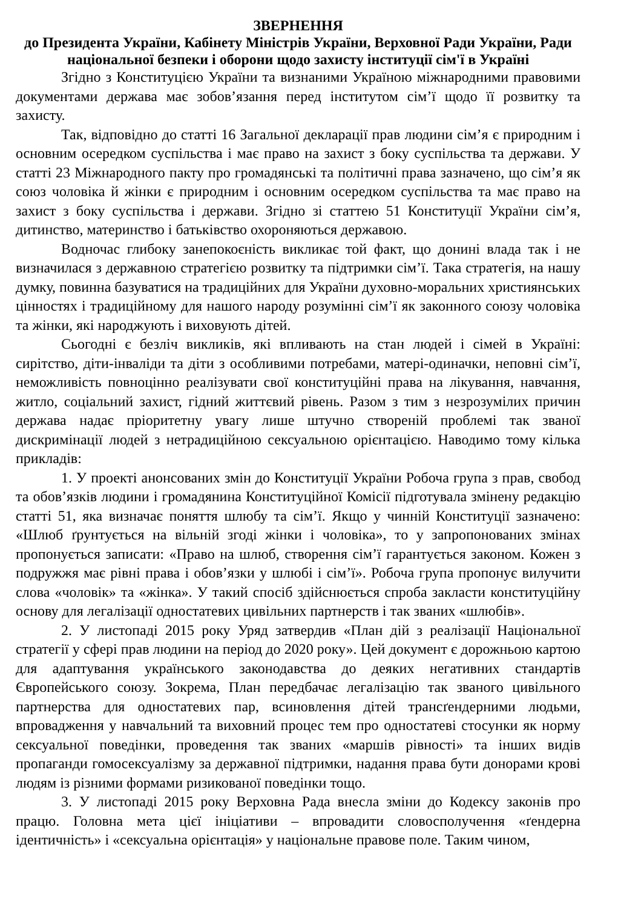ЗВЕРНЕННЯ
до Президента України, Кабінету Міністрів України, Верховної Ради України, Ради національної безпеки і оборони щодо захисту інституції сім'ї в Україні
Згідно з Конституцією України та визнаними Україною міжнародними правовими документами держава має зобов’язання перед інститутом сім’ї щодо її розвитку та захисту.
Так, відповідно до статті 16 Загальної декларації прав людини сім’я є природним і основним осередком суспільства і має право на захист з боку суспільства та держави. У статті 23 Міжнародного пакту про громадянські та політичні права зазначено, що сім’я як союз чоловіка й жінки є природним і основним осередком суспільства та має право на захист з боку суспільства і держави. Згідно зі статтею 51 Конституції України сім’я, дитинство, материнство і батьківство охороняються державою.
Водночас глибоку занепокоєність викликає той факт, що донині влада так і не визначилася з державною стратегією розвитку та підтримки сім’ї. Така стратегія, на нашу думку, повинна базуватися на традиційних для України духовно-моральних християнських цінностях і традиційному для нашого народу розумінні сім’ї як законного союзу чоловіка та жінки, які народжують і виховують дітей.
Сьогодні є безліч викликів, які впливають на стан людей і сімей в Україні: сирітство, діти-інваліди та діти з особливими потребами, матері-одиначки, неповні сім’ї, неможливість повноцінно реалізувати свої конституційні права на лікування, навчання, житло, соціальний захист, гідний життєвий рівень. Разом з тим з незрозумілих причин держава надає пріоритетну увагу лише штучно створеній проблемі так званої дискримінації людей з нетрадиційною сексуальною орієнтацією. Наводимо тому кілька прикладів:
1. У проекті анонсованих змін до Конституції України Робоча група з прав, свобод та обов’язків людини і громадянина Конституційної Комісії підготувала змінену редакцію статті 51, яка визначає поняття шлюбу та сім’ї. Якщо у чинній Конституції зазначено: «Шлюб ґрунтується на вільній згоді жінки і чоловіка», то у запропонованих змінах пропонується записати: «Право на шлюб, створення сім’ї гарантується законом. Кожен з подружжя має рівні права і обов’язки у шлюбі і сім’ї». Робоча група пропонує вилучити слова «чоловік» та «жінка». У такий спосіб здійснюється спроба закласти конституційну основу для легалізації одностатевих цивільних партнерств і так званих «шлюбів».
2. У листопаді 2015 року Уряд затвердив «План дій з реалізації Національної стратегії у сфері прав людини на період до 2020 року». Цей документ є дорожньою картою для адаптування українського законодавства до деяких негативних стандартів Європейського союзу. Зокрема, План передбачає легалізацію так званого цивільного партнерства для одностатевих пар, всиновлення дітей трансґендерними людьми, впровадження у навчальний та виховний процес тем про одностатеві стосунки як норму сексуальної поведінки, проведення так званих «маршів рівності» та інших видів пропаганди гомосексуалізму за державної підтримки, надання права бути донорами крові людям із різними формами ризикованої поведінки тощо.
3. У листопаді 2015 року Верховна Рада внесла зміни до Кодексу законів про працю. Головна мета цієї ініціативи – впровадити словосполучення «ґендерна ідентичність» і «сексуальна орієнтація» у національне правове поле. Таким чином,